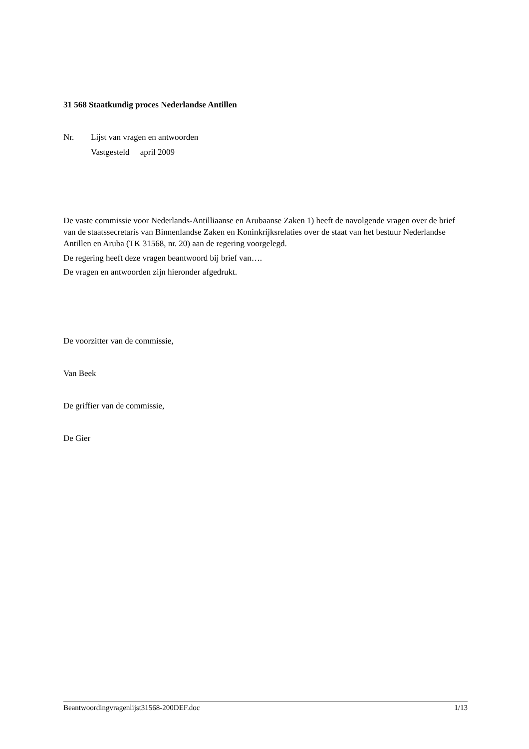31 568 Staatkundig proces Nederlandse Antillen
Nr. Lijst van vragen en antwoorden
Vastgesteld april 2009
De vaste commissie voor Nederlands-Antilliaanse en Arubaanse Zaken 1) heeft de navolgende vragen over de brief van de staatssecretaris van Binnenlandse Zaken en Koninkrijksrelaties over de staat van het bestuur Nederlandse Antillen en Aruba (TK 31568, nr. 20) aan de regering voorgelegd.
De regering heeft deze vragen beantwoord bij brief van….
De vragen en antwoorden zijn hieronder afgedrukt.
De voorzitter van de commissie,
Van Beek
De griffier van de commissie,
De Gier
Beantwoordingvragenlijst31568-200DEF.doc 1/13